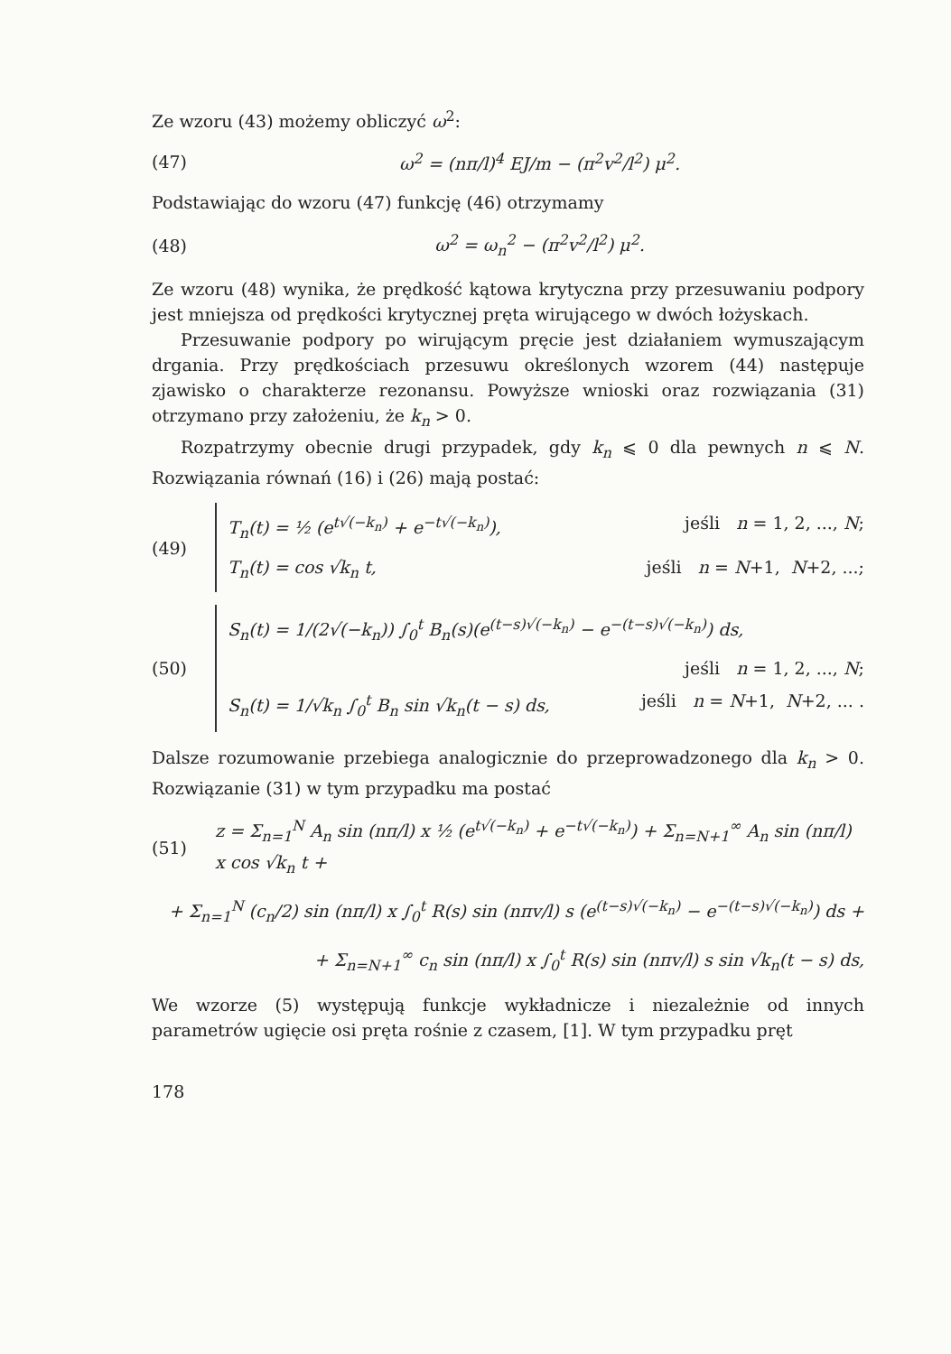Ze wzoru (43) możemy obliczyć ω<sup>2</sup>:
(47) ω<sup>2</sup> = (nπ/l)<sup>4</sup> EJ/m − (π<sup>2</sup>v<sup>2</sup>/l<sup>2</sup>) μ<sup>2</sup>.
Podstawiając do wzoru (47) funkcję (46) otrzymamy
(48) ω<sup>2</sup> = ω<sub>n</sub><sup>2</sup> − (π<sup>2</sup>v<sup>2</sup>/l<sup>2</sup>) μ<sup>2</sup>.
Ze wzoru (48) wynika, że prędkość kątowa krytyczna przy przesuwaniu podpory jest mniejsza od prędkości krytycznej pręta wirującego w dwóch łożyskach.
Przesuwanie podpory po wirującym pręcie jest działaniem wymuszającym drgania. Przy prędkościach przesuwu określonych wzorem (44) następuje zjawisko o charakterze rezonansu. Powyższe wnioski oraz rozwiązania (31) otrzymano przy założeniu, że k<sub>n</sub> > 0.
Rozpatrzymy obecnie drugi przypadek, gdy k<sub>n</sub> ⩽ 0 dla pewnych n ⩽ N. Rozwiązania równań (16) i (26) mają postać:
(49)
T<sub>n</sub>(t) = ½ (e<sup>t√(−k<sub>n</sub>)</sup> + e<sup>−t√(−k<sub>n</sub>)</sup>), jeśli n = 1, 2, ..., N;
T<sub>n</sub>(t) = cos √k<sub>n</sub> t, jeśli n = N+1, N+2, ...;
(50)
S<sub>n</sub>(t) = 1/(2√(−k<sub>n</sub>)) ∫<sub>0</sub><sup>t</sup> B<sub>n</sub>(s)(e<sup>(t−s)√(−k<sub>n</sub>)</sup> − e<sup>−(t−s)√(−k<sub>n</sub>)</sup>) ds,
jeśli n = 1, 2, ..., N;
S<sub>n</sub>(t) = 1/√k<sub>n</sub> ∫<sub>0</sub><sup>t</sup> B<sub>n</sub> sin √k<sub>n</sub>(t − s) ds, jeśli n = N+1, N+2, ... .
Dalsze rozumowanie przebiega analogicznie do przeprowadzonego dla k<sub>n</sub> > 0. Rozwiązanie (31) w tym przypadku ma postać
(51) z = Σ<sub>n=1</sub><sup>N</sup> A<sub>n</sub> sin (nπ/l) x ½ (e<sup>t√(−k<sub>n</sub>)</sup> + e<sup>−t√(−k<sub>n</sub>)</sup>) + Σ<sub>n=N+1</sub><sup>∞</sup> A<sub>n</sub> sin (nπ/l) x cos √k<sub>n</sub> t +
+ Σ<sub>n=1</sub><sup>N</sup> (c<sub>n</sub>/2) sin (nπ/l) x ∫<sub>0</sub><sup>t</sup> R(s) sin (nπv/l) s (e<sup>(t−s)√(−k<sub>n</sub>)</sup> − e<sup>−(t−s)√(−k<sub>n</sub>)</sup>) ds +
+ Σ<sub>n=N+1</sub><sup>∞</sup> c<sub>n</sub> sin (nπ/l) x ∫<sub>0</sub><sup>t</sup> R(s) sin (nπv/l) s sin √k<sub>n</sub>(t − s) ds,
We wzorze (5) występują funkcje wykładnicze i niezależnie od innych parametrów ugięcie osi pręta rośnie z czasem, [1]. W tym przypadku pręt
178